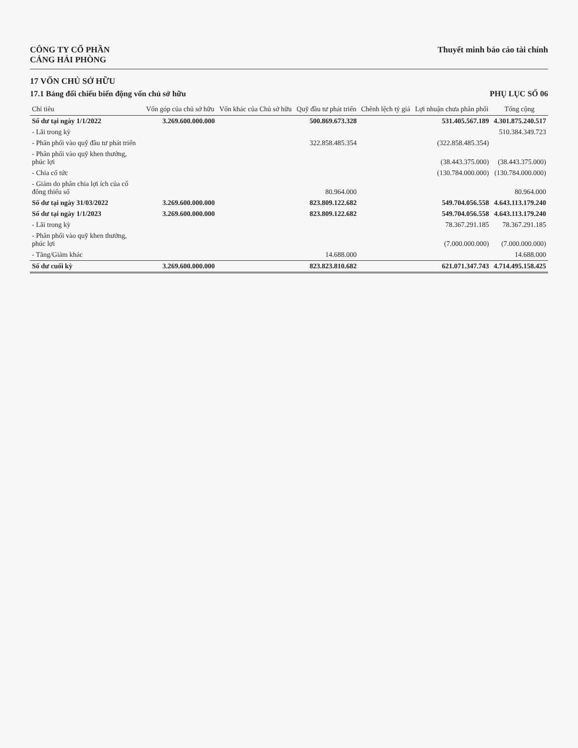CÔNG TY CỔ PHẦN
CẢNG HẢI PHÒNG
Thuyết minh báo cáo tài chính
17 VỐN CHỦ SỞ HỮU
17.1 Bảng đối chiếu biến động vốn chủ sở hữu
PHỤ LỤC SỐ 06
| Chỉ tiêu | Vốn góp của chủ sở hữu | Vốn khác của Chủ sở hữu | Quỹ đầu tư phát triển | Chênh lệch tỷ giá | Lợi nhuận chưa phân phối | Tổng cộng |
| --- | --- | --- | --- | --- | --- | --- |
| Số dư tại ngày 1/1/2022 | 3.269.600.000.000 | | 500.869.673.328 | | 531.405.567.189 | 4.301.875.240.517 |
| - Lãi trong kỳ | | | | | | 510.384.349.723 |
| - Phân phối vào quỹ đầu tư phát triển | | | 322.858.485.354 | | (322.858.485.354) | |
| - Phân phối vào quỹ khen thưởng, phúc lợi | | | | | (38.443.375.000) | (38.443.375.000) |
| - Chia cổ tức | | | | | (130.784.000.000) | (130.784.000.000) |
| - Giảm do phân chia lợi ích của cổ đông thiểu số | | | 80.964.000 | | | 80.964.000 |
| Số dư tại ngày 31/03/2022 | 3.269.600.000.000 | | 823.809.122.682 | | 549.704.056.558 | 4.643.113.179.240 |
| Số dư tại ngày 1/1/2023 | 3.269.600.000.000 | | 823.809.122.682 | | 549.704.056.558 | 4.643.113.179.240 |
| - Lãi trong kỳ | | | | | 78.367.291.185 | 78.367.291.185 |
| - Phân phối vào quỹ khen thưởng, phúc lợi | | | | | (7.000.000.000) | (7.000.000.000) |
| - Tăng/Giảm khác | | | 14.688.000 | | | 14.688.000 |
| Số dư cuối kỳ | 3.269.600.000.000 | | 823.823.810.682 | | 621.071.347.743 | 4.714.495.158.425 |